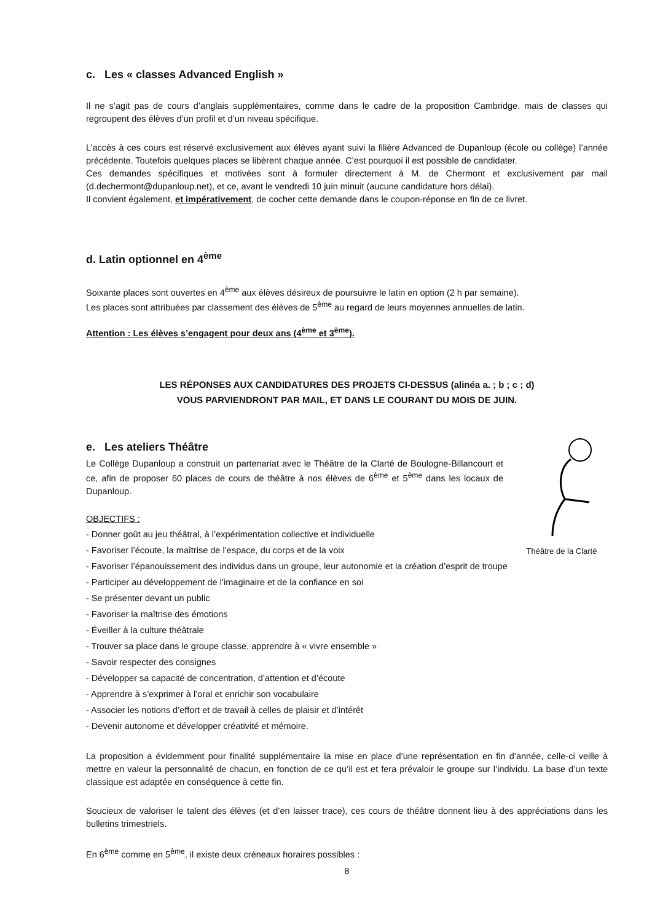c. Les « classes Advanced English »
Il ne s’agit pas de cours d’anglais supplémentaires, comme dans le cadre de la proposition Cambridge, mais de classes qui regroupent des élèves d’un profil et d’un niveau spécifique.
L’accès à ces cours est réservé exclusivement aux élèves ayant suivi la filière Advanced de Dupanloup (école ou collège) l’année précédente. Toutefois quelques places se libèrent chaque année. C’est pourquoi il est possible de candidater.
Ces demandes spécifiques et motivées sont à formuler directement à M. de Chermont et exclusivement par mail (d.dechermont@dupanloup.net), et ce, avant le vendredi 10 juin minuit (aucune candidature hors délai).
Il convient également, et impérativement, de cocher cette demande dans le coupon-réponse en fin de ce livret.
d. Latin optionnel en 4<sup>ème</sup>
Soixante places sont ouvertes en 4<sup>ème</sup> aux élèves désireux de poursuivre le latin en option (2 h par semaine).
Les places sont attribuées par classement des élèves de 5<sup>ème</sup> au regard de leurs moyennes annuelles de latin.
Attention : Les élèves s’engagent pour deux ans (4<sup>ème</sup> et 3<sup>ème</sup>).
LES RÉPONSES AUX CANDIDATURES DES PROJETS CI-DESSUS (alinéa a. ; b ; c ; d)
VOUS PARVIENDRONT PAR MAIL, ET DANS LE COURANT DU MOIS DE JUIN.
Théâtre de la Clarté
e. Les ateliers Théâtre
Le Collège Dupanloup a construit un partenariat avec le Théâtre de la Clarté de Boulogne-Billancourt et ce, afin de proposer 60 places de cours de théâtre à nos élèves de 6<sup>ème</sup> et 5<sup>ème</sup> dans les locaux de Dupanloup.
OBJECTIFS :
- Donner goût au jeu théâtral, à l’expérimentation collective et individuelle
- Favoriser l’écoute, la maîtrise de l’espace, du corps et de la voix
- Favoriser l’épanouissement des individus dans un groupe, leur autonomie et la création d’esprit de troupe
- Participer au développement de l’imaginaire et de la confiance en soi
- Se présenter devant un public
- Favoriser la maîtrise des émotions
- Éveiller à la culture théâtrale
- Trouver sa place dans le groupe classe, apprendre à « vivre ensemble »
- Savoir respecter des consignes
- Développer sa capacité de concentration, d’attention et d’écoute
- Apprendre à s’exprimer à l’oral et enrichir son vocabulaire
- Associer les notions d’effort et de travail à celles de plaisir et d’intérêt
- Devenir autonome et développer créativité et mémoire.
La proposition a évidemment pour finalité supplémentaire la mise en place d’une représentation en fin d’année, celle-ci veille à mettre en valeur la personnalité de chacun, en fonction de ce qu’il est et fera prévaloir le groupe sur l’individu. La base d’un texte classique est adaptée en conséquence à cette fin.
Soucieux de valoriser le talent des élèves (et d’en laisser trace), ces cours de théâtre donnent lieu à des appréciations dans les bulletins trimestriels.
En 6<sup>ème</sup> comme en 5<sup>ème</sup>, il existe deux créneaux horaires possibles :
8